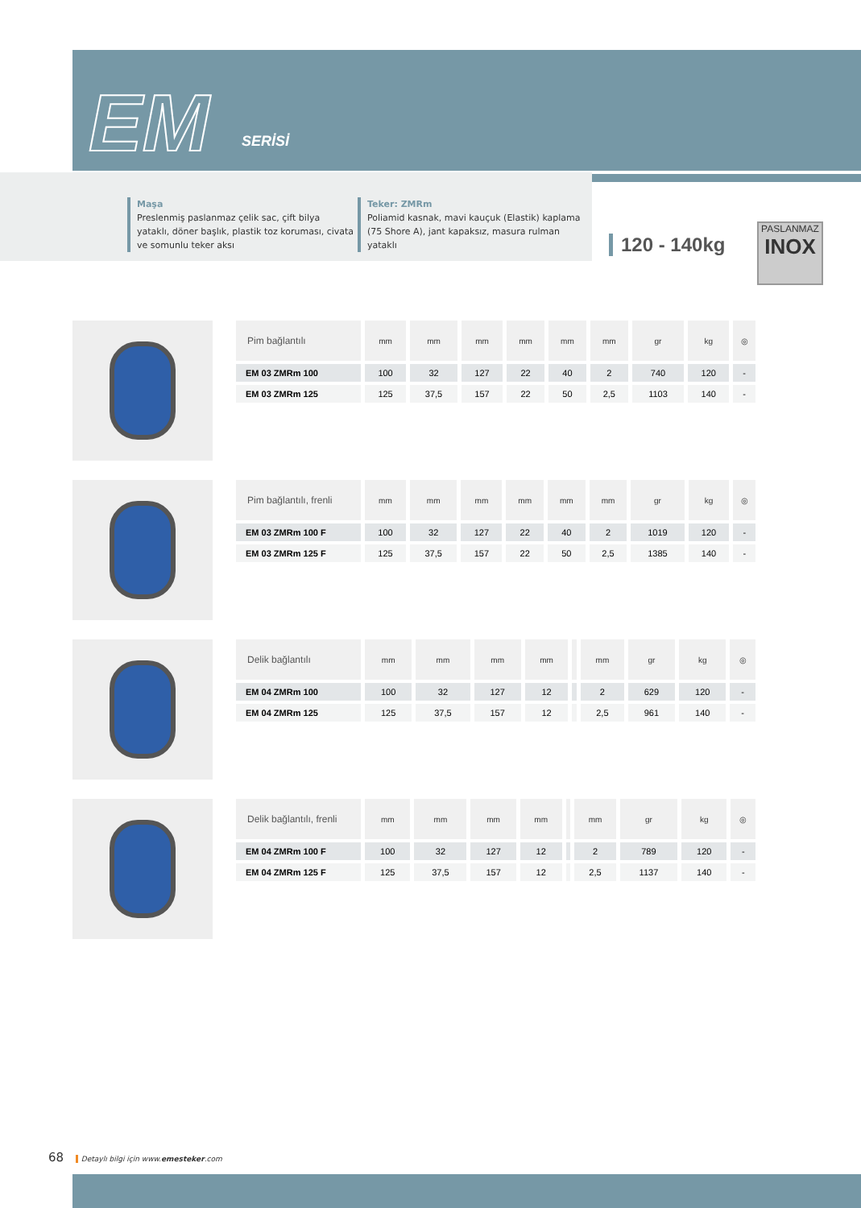EM SERİSİ
Maşa
Preslenmiş paslanmaz çelik sac, çift bilya yataklı, döner başlık, plastik toz koruması, civata ve somunlu teker aksı
Teker: ZMRm
Poliamid kasnak, mavi kauçuk (Elastik) kaplama (75 Shore A), jant kapaksız, masura rulman yataklı
120 - 140kg
PASLANMAZ
INOX
| Pim bağlantılı | mm | mm | mm | mm | mm | mm | gr | kg | ◎ |
| --- | --- | --- | --- | --- | --- | --- | --- | --- | --- |
| EM 03 ZMRm 100 | 100 | 32 | 127 | 22 | 40 | 2 | 740 | 120 | - |
| EM 03 ZMRm 125 | 125 | 37,5 | 157 | 22 | 50 | 2,5 | 1103 | 140 | - |
| Pim bağlantılı, frenli | mm | mm | mm | mm | mm | mm | gr | kg | ◎ |
| --- | --- | --- | --- | --- | --- | --- | --- | --- | --- |
| EM 03 ZMRm 100 F | 100 | 32 | 127 | 22 | 40 | 2 | 1019 | 120 | - |
| EM 03 ZMRm 125 F | 125 | 37,5 | 157 | 22 | 50 | 2,5 | 1385 | 140 | - |
| Delik bağlantılı | mm | mm | mm | mm | | mm | gr | kg | ◎ |
| --- | --- | --- | --- | --- | --- | --- | --- | --- | --- |
| EM 04 ZMRm 100 | 100 | 32 | 127 | 12 | | 2 | 629 | 120 | - |
| EM 04 ZMRm 125 | 125 | 37,5 | 157 | 12 | | 2,5 | 961 | 140 | - |
| Delik bağlantılı, frenli | mm | mm | mm | mm | | mm | gr | kg | ◎ |
| --- | --- | --- | --- | --- | --- | --- | --- | --- | --- |
| EM 04 ZMRm 100 F | 100 | 32 | 127 | 12 | | 2 | 789 | 120 | - |
| EM 04 ZMRm 125 F | 125 | 37,5 | 157 | 12 | | 2,5 | 1137 | 140 | - |
68 Detaylı bilgi için www.emesteker.com